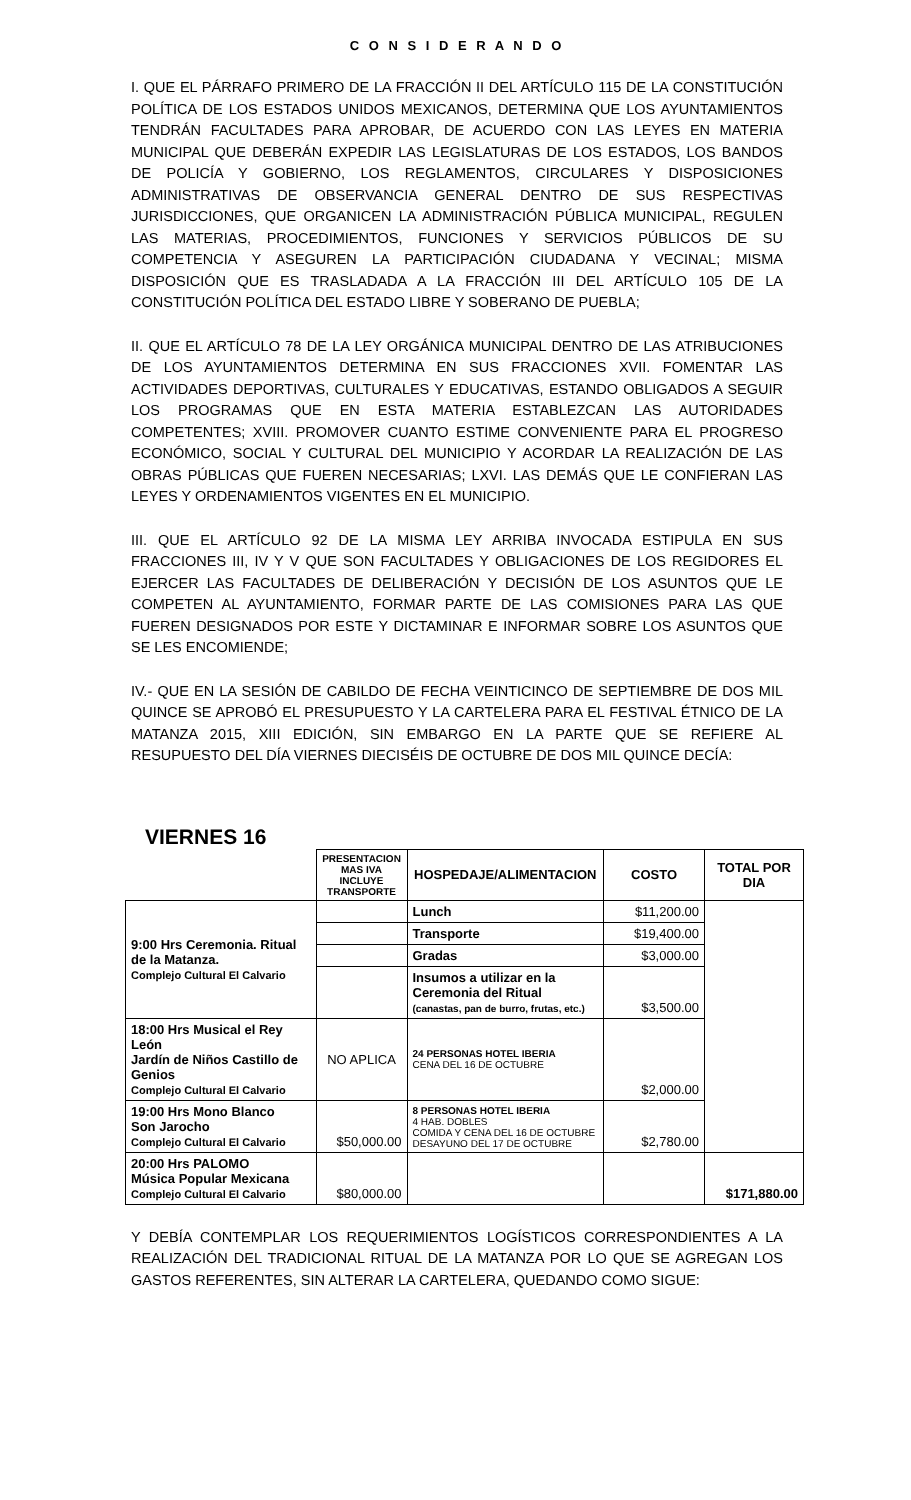C O N S I D E R A N D O
I. QUE EL PÁRRAFO PRIMERO DE LA FRACCIÓN II DEL ARTÍCULO 115 DE LA CONSTITUCIÓN POLÍTICA DE LOS ESTADOS UNIDOS MEXICANOS, DETERMINA QUE LOS AYUNTAMIENTOS TENDRÁN FACULTADES PARA APROBAR, DE ACUERDO CON LAS LEYES EN MATERIA MUNICIPAL QUE DEBERÁN EXPEDIR LAS LEGISLATURAS DE LOS ESTADOS, LOS BANDOS DE POLICÍA Y GOBIERNO, LOS REGLAMENTOS, CIRCULARES Y DISPOSICIONES ADMINISTRATIVAS DE OBSERVANCIA GENERAL DENTRO DE SUS RESPECTIVAS JURISDICCIONES, QUE ORGANICEN LA ADMINISTRACIÓN PÚBLICA MUNICIPAL, REGULEN LAS MATERIAS, PROCEDIMIENTOS, FUNCIONES Y SERVICIOS PÚBLICOS DE SU COMPETENCIA Y ASEGUREN LA PARTICIPACIÓN CIUDADANA Y VECINAL; MISMA DISPOSICIÓN QUE ES TRASLADADA A LA FRACCIÓN III DEL ARTÍCULO 105 DE LA CONSTITUCIÓN POLÍTICA DEL ESTADO LIBRE Y SOBERANO DE PUEBLA;
II. QUE EL ARTÍCULO 78 DE LA LEY ORGÁNICA MUNICIPAL DENTRO DE LAS ATRIBUCIONES DE LOS AYUNTAMIENTOS DETERMINA EN SUS FRACCIONES XVII. FOMENTAR LAS ACTIVIDADES DEPORTIVAS, CULTURALES Y EDUCATIVAS, ESTANDO OBLIGADOS A SEGUIR LOS PROGRAMAS QUE EN ESTA MATERIA ESTABLEZCAN LAS AUTORIDADES COMPETENTES; XVIII. PROMOVER CUANTO ESTIME CONVENIENTE PARA EL PROGRESO ECONÓMICO, SOCIAL Y CULTURAL DEL MUNICIPIO Y ACORDAR LA REALIZACIÓN DE LAS OBRAS PÚBLICAS QUE FUEREN NECESARIAS; LXVI. LAS DEMÁS QUE LE CONFIERAN LAS LEYES Y ORDENAMIENTOS VIGENTES EN EL MUNICIPIO.
III. QUE EL ARTÍCULO 92 DE LA MISMA LEY ARRIBA INVOCADA ESTIPULA EN SUS FRACCIONES III, IV Y V QUE SON FACULTADES Y OBLIGACIONES DE LOS REGIDORES EL EJERCER LAS FACULTADES DE DELIBERACIÓN Y DECISIÓN DE LOS ASUNTOS QUE LE COMPETEN AL AYUNTAMIENTO, FORMAR PARTE DE LAS COMISIONES PARA LAS QUE FUEREN DESIGNADOS POR ESTE Y DICTAMINAR E INFORMAR SOBRE LOS ASUNTOS QUE SE LES ENCOMIENDE;
IV.- QUE EN LA SESIÓN DE CABILDO DE FECHA VEINTICINCO DE SEPTIEMBRE DE DOS MIL QUINCE SE APROBÓ EL PRESUPUESTO Y LA CARTELERA PARA EL FESTIVAL ÉTNICO DE LA MATANZA 2015, XIII EDICIÓN, SIN EMBARGO EN LA PARTE QUE SE REFIERE AL RESUPUESTO DEL DÍA VIERNES DIECISÉIS DE OCTUBRE DE DOS MIL QUINCE DECÍA:
VIERNES 16
| | PRESENTACION MAS IVA INCLUYE TRANSPORTE | HOSPEDAJE/ALIMENTACION | COSTO | TOTAL POR DIA |
| 9:00 Hrs Ceremonia. Ritual de la Matanza. Complejo Cultural El Calvario | | Lunch | $11,200.00 | |
| | | Transporte | $19,400.00 | |
| | | Gradas | $3,000.00 | |
| | | Insumos a utilizar en la Ceremonia del Ritual (canastas, pan de burro, frutas, etc.) | $3,500.00 | |
| 18:00 Hrs Musical el Rey León Jardín de Niños Castillo de Genios Complejo Cultural El Calvario | NO APLICA | 24 PERSONAS HOTEL IBERIA CENA DEL 16 DE OCTUBRE | $2,000.00 | |
| 19:00 Hrs Mono Blanco Son Jarocho Complejo Cultural El Calvario | $50,000.00 | 8 PERSONAS HOTEL IBERIA 4 HAB. DOBLES COMIDA Y CENA DEL 16 DE OCTUBRE DESAYUNO DEL 17 DE OCTUBRE | $2,780.00 | |
| 20:00 Hrs PALOMO Música Popular Mexicana Complejo Cultural El Calvario | $80,000.00 | | | $171,880.00 |
Y DEBÍA CONTEMPLAR LOS REQUERIMIENTOS LOGÍSTICOS CORRESPONDIENTES A LA REALIZACIÓN DEL TRADICIONAL RITUAL DE LA MATANZA POR LO QUE SE AGREGAN LOS GASTOS REFERENTES, SIN ALTERAR LA CARTELERA, QUEDANDO COMO SIGUE: